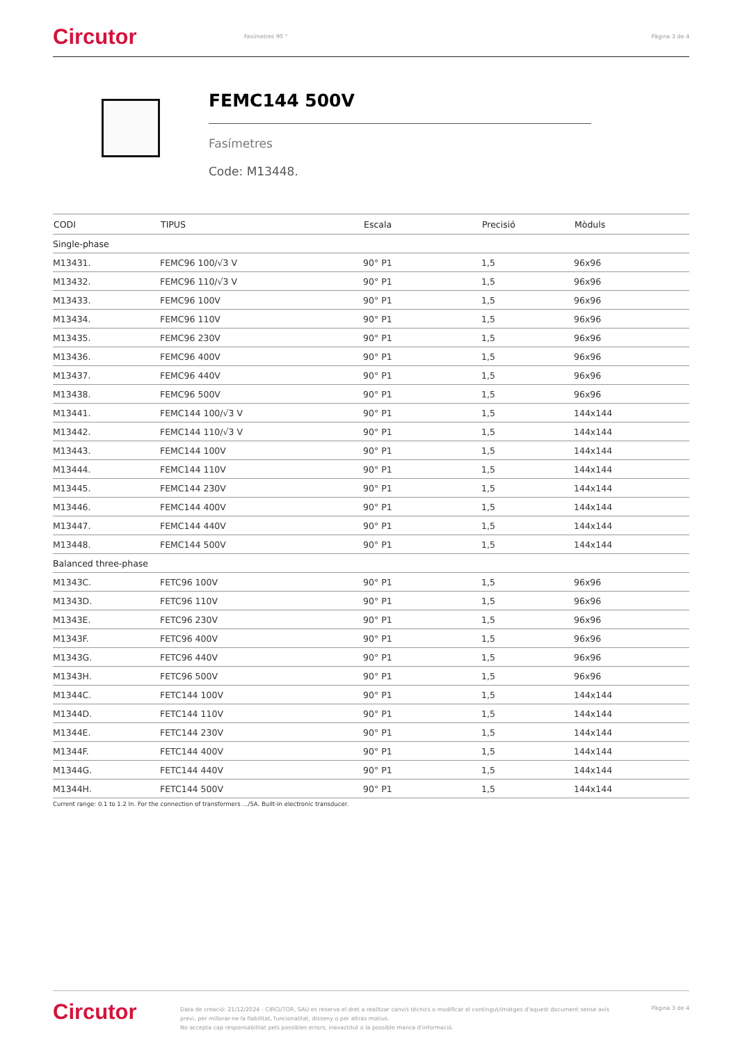Circutor
Fasímetres 90 ° Pàgina 3 de 4
FEMC144 500V
Fasímetres
Code: M13448.
| CODI | TIPUS | Escala | Precisió | Mòduls |
| --- | --- | --- | --- | --- |
| Single-phase | | | | |
| M13431. | FEMC96 100/√3 V | 90° P1 | 1,5 | 96x96 |
| M13432. | FEMC96 110/√3 V | 90° P1 | 1,5 | 96x96 |
| M13433. | FEMC96 100V | 90° P1 | 1,5 | 96x96 |
| M13434. | FEMC96 110V | 90° P1 | 1,5 | 96x96 |
| M13435. | FEMC96 230V | 90° P1 | 1,5 | 96x96 |
| M13436. | FEMC96 400V | 90° P1 | 1,5 | 96x96 |
| M13437. | FEMC96 440V | 90° P1 | 1,5 | 96x96 |
| M13438. | FEMC96 500V | 90° P1 | 1,5 | 96x96 |
| M13441. | FEMC144 100/√3 V | 90° P1 | 1,5 | 144x144 |
| M13442. | FEMC144 110/√3 V | 90° P1 | 1,5 | 144x144 |
| M13443. | FEMC144 100V | 90° P1 | 1,5 | 144x144 |
| M13444. | FEMC144 110V | 90° P1 | 1,5 | 144x144 |
| M13445. | FEMC144 230V | 90° P1 | 1,5 | 144x144 |
| M13446. | FEMC144 400V | 90° P1 | 1,5 | 144x144 |
| M13447. | FEMC144 440V | 90° P1 | 1,5 | 144x144 |
| M13448. | FEMC144 500V | 90° P1 | 1,5 | 144x144 |
| Balanced three-phase | | | | |
| M1343C. | FETC96 100V | 90° P1 | 1,5 | 96x96 |
| M1343D. | FETC96 110V | 90° P1 | 1,5 | 96x96 |
| M1343E. | FETC96 230V | 90° P1 | 1,5 | 96x96 |
| M1343F. | FETC96 400V | 90° P1 | 1,5 | 96x96 |
| M1343G. | FETC96 440V | 90° P1 | 1,5 | 96x96 |
| M1343H. | FETC96 500V | 90° P1 | 1,5 | 96x96 |
| M1344C. | FETC144 100V | 90° P1 | 1,5 | 144x144 |
| M1344D. | FETC144 110V | 90° P1 | 1,5 | 144x144 |
| M1344E. | FETC144 230V | 90° P1 | 1,5 | 144x144 |
| M1344F. | FETC144 400V | 90° P1 | 1,5 | 144x144 |
| M1344G. | FETC144 440V | 90° P1 | 1,5 | 144x144 |
| M1344H. | FETC144 500V | 90° P1 | 1,5 | 144x144 |
Current range: 0.1 to 1.2 In. For the connection of transformers .../5A. Built-in electronic transducer.
Circutor
Data de creació: 21/12/2024 - CIRCUTOR, SAU es reserva el dret a realitzar canvis tècnics o modificar el contingut/imatges d'aquest document sense avís previ, per millorar-ne la fiabilitat, funcionalitat, disseny o per altras motius.
No accepta cap responsabilitat pels possibles errors, inexactitut o la possible manca d'informació.
Pàgina 3 de 4